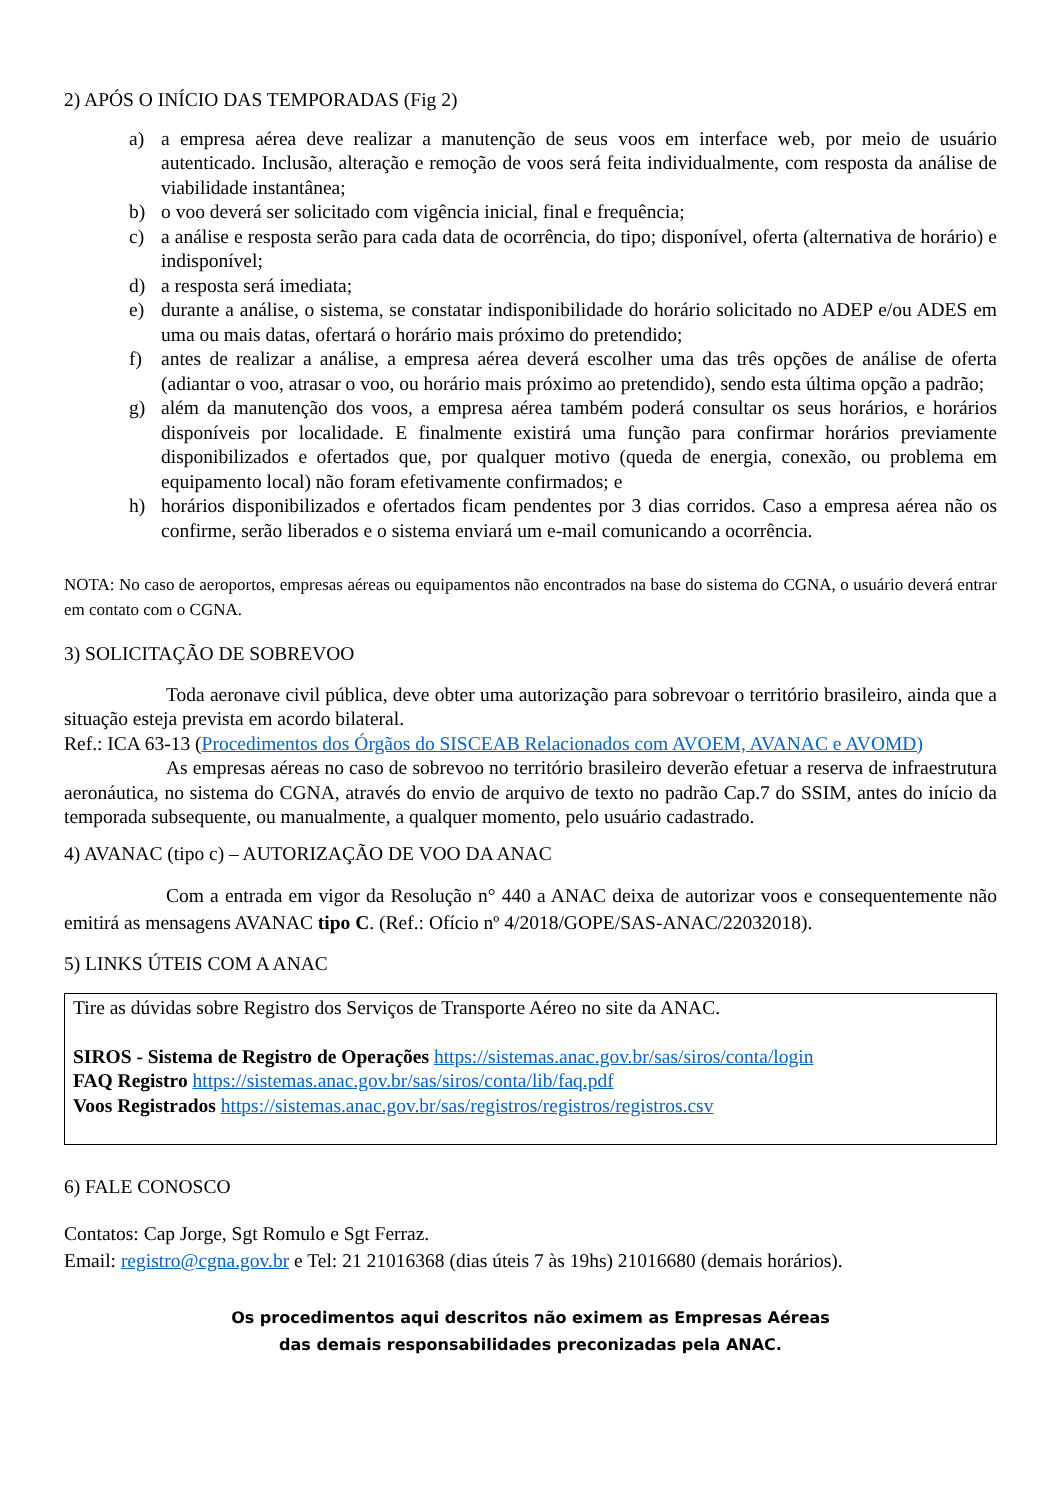2) APÓS O INÍCIO DAS TEMPORADAS (Fig 2)
a) a empresa aérea deve realizar a manutenção de seus voos em interface web, por meio de usuário autenticado. Inclusão, alteração e remoção de voos será feita individualmente, com resposta da análise de viabilidade instantânea;
b) o voo deverá ser solicitado com vigência inicial, final e frequência;
c) a análise e resposta serão para cada data de ocorrência, do tipo; disponível, oferta (alternativa de horário) e indisponível;
d) a resposta será imediata;
e) durante a análise, o sistema, se constatar indisponibilidade do horário solicitado no ADEP e/ou ADES em uma ou mais datas, ofertará o horário mais próximo do pretendido;
f) antes de realizar a análise, a empresa aérea deverá escolher uma das três opções de análise de oferta (adiantar o voo, atrasar o voo, ou horário mais próximo ao pretendido), sendo esta última opção a padrão;
g) além da manutenção dos voos, a empresa aérea também poderá consultar os seus horários, e horários disponíveis por localidade. E finalmente existirá uma função para confirmar horários previamente disponibilizados e ofertados que, por qualquer motivo (queda de energia, conexão, ou problema em equipamento local) não foram efetivamente confirmados; e
h) horários disponibilizados e ofertados ficam pendentes por 3 dias corridos. Caso a empresa aérea não os confirme, serão liberados e o sistema enviará um e-mail comunicando a ocorrência.
NOTA: No caso de aeroportos, empresas aéreas ou equipamentos não encontrados na base do sistema do CGNA, o usuário deverá entrar em contato com o CGNA.
3) SOLICITAÇÃO DE SOBREVOO
Toda aeronave civil pública, deve obter uma autorização para sobrevoar o território brasileiro, ainda que a situação esteja prevista em acordo bilateral.
Ref.: ICA 63-13 (Procedimentos dos Órgãos do SISCEAB Relacionados com AVOEM, AVANAC e AVOMD)
As empresas aéreas no caso de sobrevoo no território brasileiro deverão efetuar a reserva de infraestrutura aeronáutica, no sistema do CGNA, através do envio de arquivo de texto no padrão Cap.7 do SSIM, antes do início da temporada subsequente, ou manualmente, a qualquer momento, pelo usuário cadastrado.
4) AVANAC (tipo c) – AUTORIZAÇÃO DE VOO DA ANAC
Com a entrada em vigor da Resolução n° 440 a ANAC deixa de autorizar voos e consequentemente não emitirá as mensagens AVANAC tipo C. (Ref.: Ofício nº 4/2018/GOPE/SAS-ANAC/22032018).
5) LINKS ÚTEIS COM A ANAC
Tire as dúvidas sobre Registro dos Serviços de Transporte Aéreo no site da ANAC.
SIROS - Sistema de Registro de Operações https://sistemas.anac.gov.br/sas/siros/conta/login
FAQ Registro https://sistemas.anac.gov.br/sas/siros/conta/lib/faq.pdf
Voos Registrados https://sistemas.anac.gov.br/sas/registros/registros/registros.csv
6) FALE CONOSCO
Contatos: Cap Jorge, Sgt Romulo e Sgt Ferraz.
Email: registro@cgna.gov.br e Tel: 21 21016368 (dias úteis 7 às 19hs) 21016680 (demais horários).
Os procedimentos aqui descritos não eximem as Empresas Aéreas
das demais responsabilidades preconizadas pela ANAC.